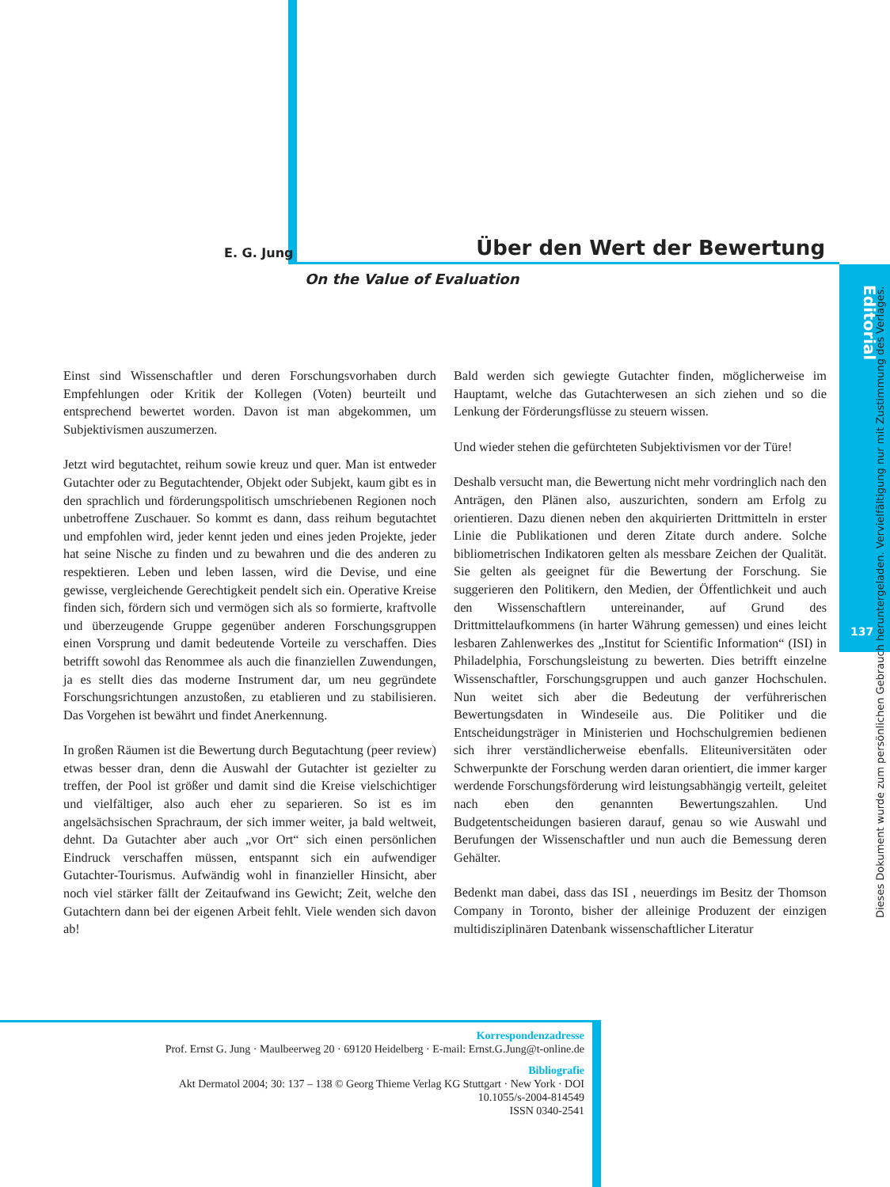E. G. Jung Über den Wert der Bewertung
On the Value of Evaluation
Editorial
137
Dieses Dokument wurde zum persönlichen Gebrauch heruntergeladen. Vervielfältigung nur mit Zustimmung des Verlages.
Einst sind Wissenschaftler und deren Forschungsvorhaben durch Empfehlungen oder Kritik der Kollegen (Voten) beurteilt und entsprechend bewertet worden. Davon ist man abgekommen, um Subjektivismen auszumerzen.
Jetzt wird begutachtet, reihum sowie kreuz und quer. Man ist entweder Gutachter oder zu Begutachtender, Objekt oder Subjekt, kaum gibt es in den sprachlich und förderungspolitisch umschriebenen Regionen noch unbetroffene Zuschauer. So kommt es dann, dass reihum begutachtet und empfohlen wird, jeder kennt jeden und eines jeden Projekte, jeder hat seine Nische zu finden und zu bewahren und die des anderen zu respektieren. Leben und leben lassen, wird die Devise, und eine gewisse, vergleichende Gerechtigkeit pendelt sich ein. Operative Kreise finden sich, fördern sich und vermögen sich als so formierte, kraftvolle und überzeugende Gruppe gegenüber anderen Forschungsgruppen einen Vorsprung und damit bedeutende Vorteile zu verschaffen. Dies betrifft sowohl das Renommee als auch die finanziellen Zuwendungen, ja es stellt dies das moderne Instrument dar, um neu gegründete Forschungsrichtungen anzustoßen, zu etablieren und zu stabilisieren. Das Vorgehen ist bewährt und findet Anerkennung.
In großen Räumen ist die Bewertung durch Begutachtung (peer review) etwas besser dran, denn die Auswahl der Gutachter ist gezielter zu treffen, der Pool ist größer und damit sind die Kreise vielschichtiger und vielfältiger, also auch eher zu separieren. So ist es im angelsächsischen Sprachraum, der sich immer weiter, ja bald weltweit, dehnt. Da Gutachter aber auch „vor Ort“ sich einen persönlichen Eindruck verschaffen müssen, entspannt sich ein aufwendiger Gutachter-Tourismus. Aufwändig wohl in finanzieller Hinsicht, aber noch viel stärker fällt der Zeitaufwand ins Gewicht; Zeit, welche den Gutachtern dann bei der eigenen Arbeit fehlt. Viele wenden sich davon ab!
Bald werden sich gewiegte Gutachter finden, möglicherweise im Hauptamt, welche das Gutachterwesen an sich ziehen und so die Lenkung der Förderungsflüsse zu steuern wissen.
Und wieder stehen die gefürchteten Subjektivismen vor der Türe!
Deshalb versucht man, die Bewertung nicht mehr vordringlich nach den Anträgen, den Plänen also, auszurichten, sondern am Erfolg zu orientieren. Dazu dienen neben den akquirierten Drittmitteln in erster Linie die Publikationen und deren Zitate durch andere. Solche bibliometrischen Indikatoren gelten als messbare Zeichen der Qualität. Sie gelten als geeignet für die Bewertung der Forschung. Sie suggerieren den Politikern, den Medien, der Öffentlichkeit und auch den Wissenschaftlern untereinander, auf Grund des Drittmittelaufkommens (in harter Währung gemessen) und eines leicht lesbaren Zahlenwerkes des „Institut for Scientific Information“ (ISI) in Philadelphia, Forschungsleistung zu bewerten. Dies betrifft einzelne Wissenschaftler, Forschungsgruppen und auch ganzer Hochschulen. Nun weitet sich aber die Bedeutung der verführerischen Bewertungsdaten in Windeseile aus. Die Politiker und die Entscheidungsträger in Ministerien und Hochschulgremien bedienen sich ihrer verständlicherweise ebenfalls. Eliteuniversitäten oder Schwerpunkte der Forschung werden daran orientiert, die immer karger werdende Forschungsförderung wird leistungsabhängig verteilt, geleitet nach eben den genannten Bewertungszahlen. Und Budgetentscheidungen basieren darauf, genau so wie Auswahl und Berufungen der Wissenschaftler und nun auch die Bemessung deren Gehälter.
Bedenkt man dabei, dass das ISI , neuerdings im Besitz der Thomson Company in Toronto, bisher der alleinige Produzent der einzigen multidisziplinären Datenbank wissenschaftlicher Literatur
Korrespondenzadresse
Prof. Ernst G. Jung · Maulbeerweg 20 · 69120 Heidelberg · E-mail: Ernst.G.Jung@t-online.de
Bibliografie
Akt Dermatol 2004; 30: 137 – 138 © Georg Thieme Verlag KG Stuttgart · New York · DOI
10.1055/s-2004-814549
ISSN 0340-2541